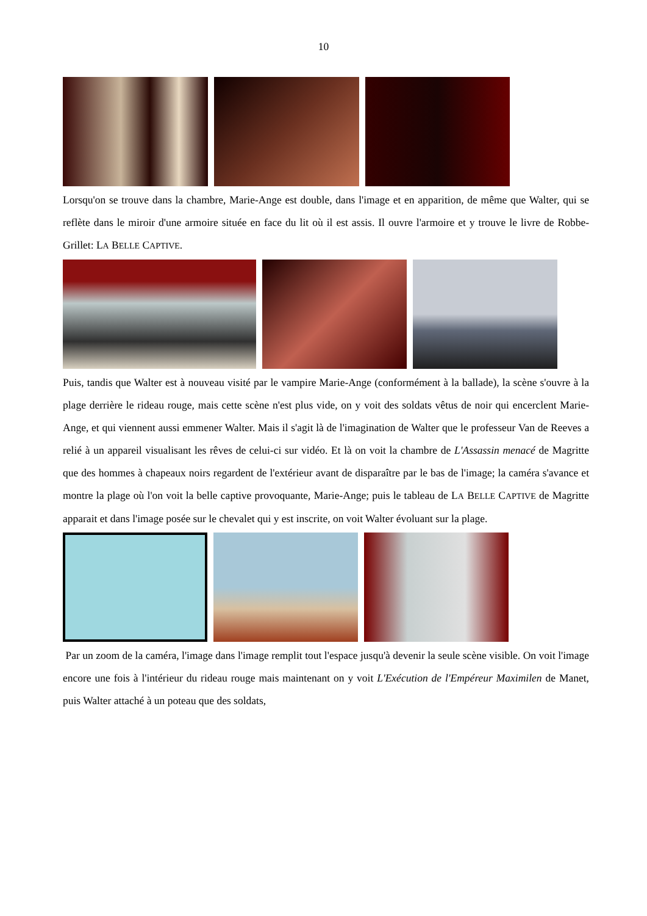10
Lorsqu'on se trouve dans la chambre, Marie-Ange est double, dans l'image et en apparition, de même que Walter, qui se reflète dans le miroir d'une armoire située en face du lit où il est assis. Il ouvre l'armoire et y trouve le livre de Robbe-Grillet: LA BELLE CAPTIVE.
Puis, tandis que Walter est à nouveau visité par le vampire Marie-Ange (conformément à la ballade), la scène s'ouvre à la plage derrière le rideau rouge, mais cette scène n'est plus vide, on y voit des soldats vêtus de noir qui encerclent Marie-Ange, et qui viennent aussi emmener Walter. Mais il s'agit là de l'imagination de Walter que le professeur Van de Reeves a relié à un appareil visualisant les rêves de celui-ci sur vidéo. Et là on voit la chambre de L'Assassin menacé de Magritte que des hommes à chapeaux noirs regardent de l'extérieur avant de disparaître par le bas de l'image; la caméra s'avance et montre la plage où l'on voit la belle captive provoquante, Marie-Ange; puis le tableau de LA BELLE CAPTIVE de Magritte apparait et dans l'image posée sur le chevalet qui y est inscrite, on voit Walter évoluant sur la plage.
Par un zoom de la caméra, l'image dans l'image remplit tout l'espace jusqu'à devenir la seule scène visible. On voit l'image encore une fois à l'intérieur du rideau rouge mais maintenant on y voit L'Exécution de l'Empéreur Maximilen de Manet, puis Walter attaché à un poteau que des soldats,